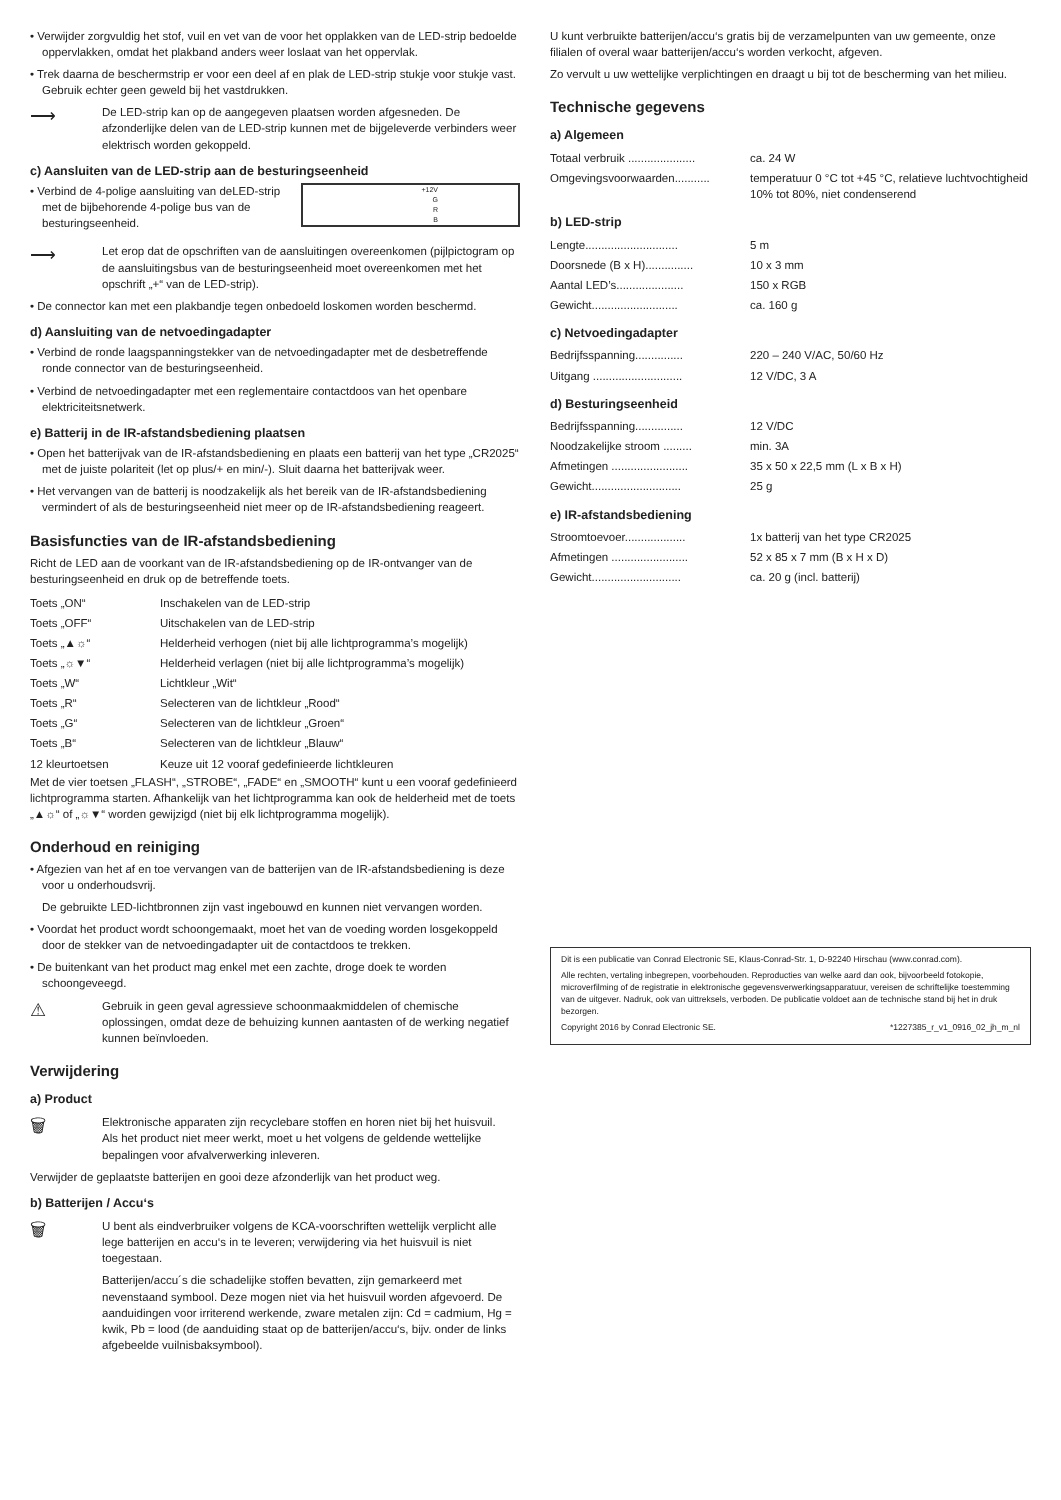• Verwijder zorgvuldig het stof, vuil en vet van de voor het opplakken van de LED-strip bedoelde oppervlakken, omdat het plakband anders weer loslaat van het oppervlak.
• Trek daarna de beschermstrip er voor een deel af en plak de LED-strip stukje voor stukje vast. Gebruik echter geen geweld bij het vastdrukken.
⟶
De LED-strip kan op de aangegeven plaatsen worden afgesneden. De afzonderlijke delen van de LED-strip kunnen met de bijgeleverde verbinders weer elektrisch worden gekoppeld.
c) Aansluiten van de LED-strip aan de besturingseenheid
• Verbind de 4-polige aansluiting van deLED-strip met de bijbehorende 4-polige bus van de besturingseenheid.
+12V
G
R
B
⟶
Let erop dat de opschriften van de aansluitingen overeenkomen (pijlpictogram op de aansluitingsbus van de besturingseenheid moet overeenkomen met het opschrift „+“ van de LED-strip).
• De connector kan met een plakbandje tegen onbedoeld loskomen worden beschermd.
d) Aansluiting van de netvoedingadapter
• Verbind de ronde laagspanningstekker van de netvoedingadapter met de desbetreffende ronde connector van de besturingseenheid.
• Verbind de netvoedingadapter met een reglementaire contactdoos van het openbare elektriciteitsnetwerk.
e) Batterij in de IR-afstandsbediening plaatsen
• Open het batterijvak van de IR-afstandsbediening en plaats een batterij van het type „CR2025“ met de juiste polariteit (let op plus/+ en min/-). Sluit daarna het batterijvak weer.
• Het vervangen van de batterij is noodzakelijk als het bereik van de IR-afstandsbediening vermindert of als de besturingseenheid niet meer op de IR-afstandsbediening reageert.
Basisfuncties van de IR-afstandsbediening
Richt de LED aan de voorkant van de IR-afstandsbediening op de IR-ontvanger van de besturingseenheid en druk op de betreffende toets.
| Toets „ON“ | Inschakelen van de LED-strip |
| Toets „OFF“ | Uitschakelen van de LED-strip |
| Toets „▲☼“ | Helderheid verhogen (niet bij alle lichtprogramma’s mogelijk) |
| Toets „☼▼“ | Helderheid verlagen (niet bij alle lichtprogramma’s mogelijk) |
| Toets „W“ | Lichtkleur „Wit“ |
| Toets „R“ | Selecteren van de lichtkleur „Rood“ |
| Toets „G“ | Selecteren van de lichtkleur „Groen“ |
| Toets „B“ | Selecteren van de lichtkleur „Blauw“ |
| 12 kleurtoetsen | Keuze uit 12 vooraf gedefinieerde lichtkleuren |
Met de vier toetsen „FLASH“, „STROBE“, „FADE“ en „SMOOTH“ kunt u een vooraf gedefinieerd lichtprogramma starten. Afhankelijk van het lichtprogramma kan ook de helderheid met de toets „▲☼“ of „☼▼“ worden gewijzigd (niet bij elk lichtprogramma mogelijk).
Onderhoud en reiniging
• Afgezien van het af en toe vervangen van de batterijen van de IR-afstandsbediening is deze voor u onderhoudsvrij.
De gebruikte LED-lichtbronnen zijn vast ingebouwd en kunnen niet vervangen worden.
• Voordat het product wordt schoongemaakt, moet het van de voeding worden losgekoppeld door de stekker van de netvoedingadapter uit de contactdoos te trekken.
• De buitenkant van het product mag enkel met een zachte, droge doek te worden schoongeveegd.
⚠
Gebruik in geen geval agressieve schoonmaakmiddelen of chemische oplossingen, omdat deze de behuizing kunnen aantasten of de werking negatief kunnen beïnvloeden.
Verwijdering
a) Product
🗑
Elektronische apparaten zijn recyclebare stoffen en horen niet bij het huisvuil.
Als het product niet meer werkt, moet u het volgens de geldende wettelijke bepalingen voor afvalverwerking inleveren.
Verwijder de geplaatste batterijen en gooi deze afzonderlijk van het product weg.
b) Batterijen / Accu‘s
🗑
U bent als eindverbruiker volgens de KCA-voorschriften wettelijk verplicht alle lege batterijen en accu‘s in te leveren; verwijdering via het huisvuil is niet toegestaan.
Batterijen/accu´s die schadelijke stoffen bevatten, zijn gemarkeerd met nevenstaand symbool. Deze mogen niet via het huisvuil worden afgevoerd. De aanduidingen voor irriterend werkende, zware metalen zijn: Cd = cadmium, Hg = kwik, Pb = lood (de aanduiding staat op de batterijen/accu‘s, bijv. onder de links afgebeelde vuilnisbaksymbool).
U kunt verbruikte batterijen/accu‘s gratis bij de verzamelpunten van uw gemeente, onze filialen of overal waar batterijen/accu‘s worden verkocht, afgeven.
Zo vervult u uw wettelijke verplichtingen en draagt u bij tot de bescherming van het milieu.
Technische gegevens
a) Algemeen
| Totaal verbruik ..................... | ca. 24 W |
| Omgevingsvoorwaarden........... | temperatuur 0 °C tot +45 °C, relatieve luchtvochtigheid 10% tot 80%, niet condenserend |
b) LED-strip
| Lengte............................. | 5 m |
| Doorsnede (B x H)............... | 10 x 3 mm |
| Aantal LED’s..................... | 150 x RGB |
| Gewicht........................... | ca. 160 g |
c) Netvoedingadapter
| Bedrijfsspanning............... | 220 – 240 V/AC, 50/60 Hz |
| Uitgang ............................ | 12 V/DC, 3 A |
d) Besturingseenheid
| Bedrijfsspanning............... | 12 V/DC |
| Noodzakelijke stroom ......... | min. 3A |
| Afmetingen ........................ | 35 x 50 x 22,5 mm (L x B x H) |
| Gewicht............................ | 25 g |
e) IR-afstandsbediening
| Stroomtoevoer................... | 1x batterij van het type CR2025 |
| Afmetingen ........................ | 52 x 85 x 7 mm (B x H x D) |
| Gewicht............................ | ca. 20 g (incl. batterij) |
Dit is een publicatie van Conrad Electronic SE, Klaus-Conrad-Str. 1, D-92240 Hirschau (www.conrad.com).
Alle rechten, vertaling inbegrepen, voorbehouden. Reproducties van welke aard dan ook, bijvoorbeeld fotokopie, microverfilming of de registratie in elektronische gegevensverwerkingsapparatuur, vereisen de schriftelijke toestemming van de uitgever. Nadruk, ook van uittreksels, verboden. De publicatie voldoet aan de technische stand bij het in druk bezorgen.
Copyright 2016 by Conrad Electronic SE. *1227385_r_v1_0916_02_jh_m_nl